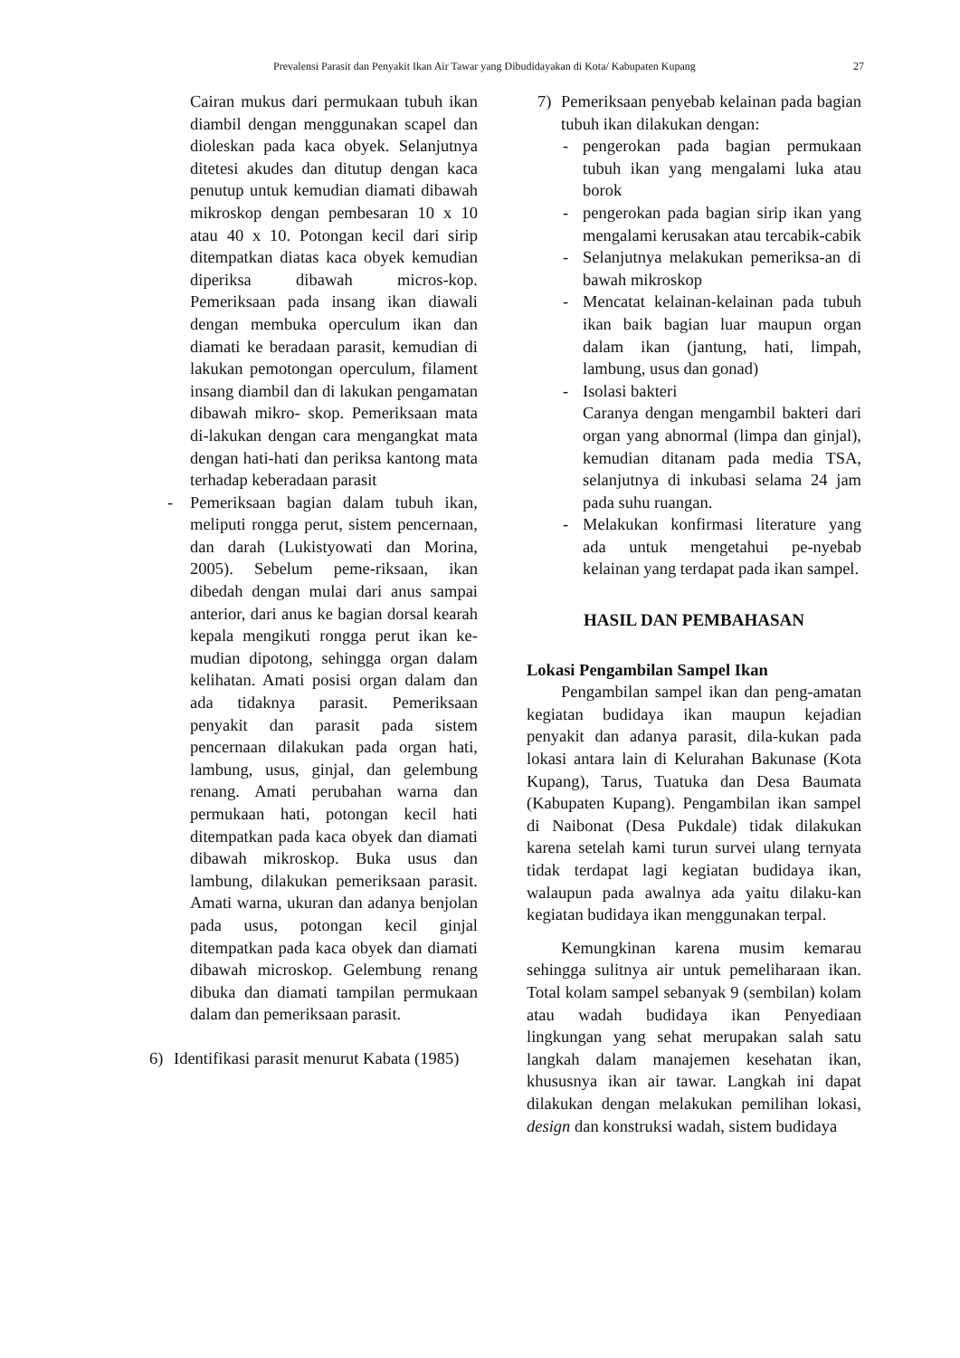Prevalensi Parasit dan Penyakit Ikan Air Tawar yang Dibudidayakan di Kota/ Kabupaten Kupang 27
Cairan mukus dari permukaan tubuh ikan diambil dengan menggunakan scapel dan dioleskan pada kaca obyek. Selanjutnya ditetesi akudes dan ditutup dengan kaca penutup untuk kemudian diamati dibawah mikroskop dengan pembesaran 10 x 10 atau 40 x 10. Potongan kecil dari sirip ditempatkan diatas kaca obyek kemudian diperiksa dibawah micros-kop. Pemeriksaan pada insang ikan diawali dengan membuka operculum ikan dan diamati ke beradaan parasit, kemudian di lakukan pemotongan operculum, filament insang diambil dan di lakukan pengamatan dibawah mikro- skop. Pemeriksaan mata di-lakukan dengan cara mengangkat mata dengan hati-hati dan periksa kantong mata terhadap keberadaan parasit
- Pemeriksaan bagian dalam tubuh ikan, meliputi rongga perut, sistem pencernaan, dan darah (Lukistyowati dan Morina, 2005). Sebelum peme-riksaan, ikan dibedah dengan mulai dari anus sampai anterior, dari anus ke bagian dorsal kearah kepala mengikuti rongga perut ikan ke-mudian dipotong, sehingga organ dalam kelihatan. Amati posisi organ dalam dan ada tidaknya parasit. Pemeriksaan penyakit dan parasit pada sistem pencernaan dilakukan pada organ hati, lambung, usus, ginjal, dan gelembung renang. Amati perubahan warna dan permukaan hati, potongan kecil hati ditempatkan pada kaca obyek dan diamati dibawah mikroskop. Buka usus dan lambung, dilakukan pemeriksaan parasit. Amati warna, ukuran dan adanya benjolan pada usus, potongan kecil ginjal ditempatkan pada kaca obyek dan diamati dibawah microskop. Gelembung renang dibuka dan diamati tampilan permukaan dalam dan pemeriksaan parasit.
6) Identifikasi parasit menurut Kabata (1985)
7) Pemeriksaan penyebab kelainan pada bagian tubuh ikan dilakukan dengan:
- pengerokan pada bagian permukaan tubuh ikan yang mengalami luka atau borok
- pengerokan pada bagian sirip ikan yang mengalami kerusakan atau tercabik-cabik
- Selanjutnya melakukan pemeriksa-an di bawah mikroskop
- Mencatat kelainan-kelainan pada tubuh ikan baik bagian luar maupun organ dalam ikan (jantung, hati, limpah, lambung, usus dan gonad)
- Isolasi bakteri
Caranya dengan mengambil bakteri dari organ yang abnormal (limpa dan ginjal), kemudian ditanam pada media TSA, selanjutnya di inkubasi selama 24 jam pada suhu ruangan.
- Melakukan konfirmasi literature yang ada untuk mengetahui pe-nyebab kelainan yang terdapat pada ikan sampel.
HASIL DAN PEMBAHASAN
Lokasi Pengambilan Sampel Ikan
Pengambilan sampel ikan dan peng-amatan kegiatan budidaya ikan maupun kejadian penyakit dan adanya parasit, dila-kukan pada lokasi antara lain di Kelurahan Bakunase (Kota Kupang), Tarus, Tuatuka dan Desa Baumata (Kabupaten Kupang). Pengambilan ikan sampel di Naibonat (Desa Pukdale) tidak dilakukan karena setelah kami turun survei ulang ternyata tidak terdapat lagi kegiatan budidaya ikan, walaupun pada awalnya ada yaitu dilaku-kan kegiatan budidaya ikan menggunakan terpal.
Kemungkinan karena musim kemarau sehingga sulitnya air untuk pemeliharaan ikan. Total kolam sampel sebanyak 9 (sembilan) kolam atau wadah budidaya ikan Penyediaan lingkungan yang sehat merupakan salah satu langkah dalam manajemen kesehatan ikan, khususnya ikan air tawar. Langkah ini dapat dilakukan dengan melakukan pemilihan lokasi, design dan konstruksi wadah, sistem budidaya